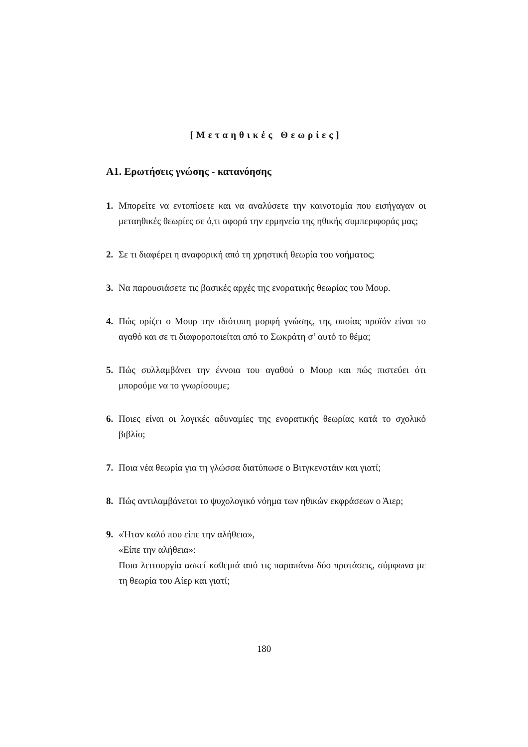[Μεταηθικές Θεωρίες]
Α1. Ερωτήσεις γνώσης - κατανόησης
1. Μπορείτε να εντοπίσετε και να αναλύσετε την καινοτομία που εισήγαγαν οι μεταηθικές θεωρίες σε ό,τι αφορά την ερμηνεία της ηθικής συμπεριφοράς μας;
2. Σε τι διαφέρει η αναφορική από τη χρηστική θεωρία του νοήματος;
3. Να παρουσιάσετε τις βασικές αρχές της ενορατικής θεωρίας του Μουρ.
4. Πώς ορίζει ο Μουρ την ιδιότυπη μορφή γνώσης, της οποίας προϊόν είναι το αγαθό και σε τι διαφοροποιείται από το Σωκράτη σ’ αυτό το θέμα;
5. Πώς συλλαμβάνει την έννοια του αγαθού ο Μουρ και πώς πιστεύει ότι μπορούμε να το γνωρίσουμε;
6. Ποιες είναι οι λογικές αδυναμίες της ενορατικής θεωρίας κατά το σχολικό βιβλίο;
7. Ποια νέα θεωρία για τη γλώσσα διατύπωσε ο Βιτγκενστάιν και γιατί;
8. Πώς αντιλαμβάνεται το ψυχολογικό νόημα των ηθικών εκφράσεων ο Άιερ;
9. «Ήταν καλό που είπε την αλήθεια»,
«Είπε την αλήθεια»:
Ποια λειτουργία ασκεί καθεμιά από τις παραπάνω δύο προτάσεις, σύμφωνα με τη θεωρία του Αίερ και γιατί;
180